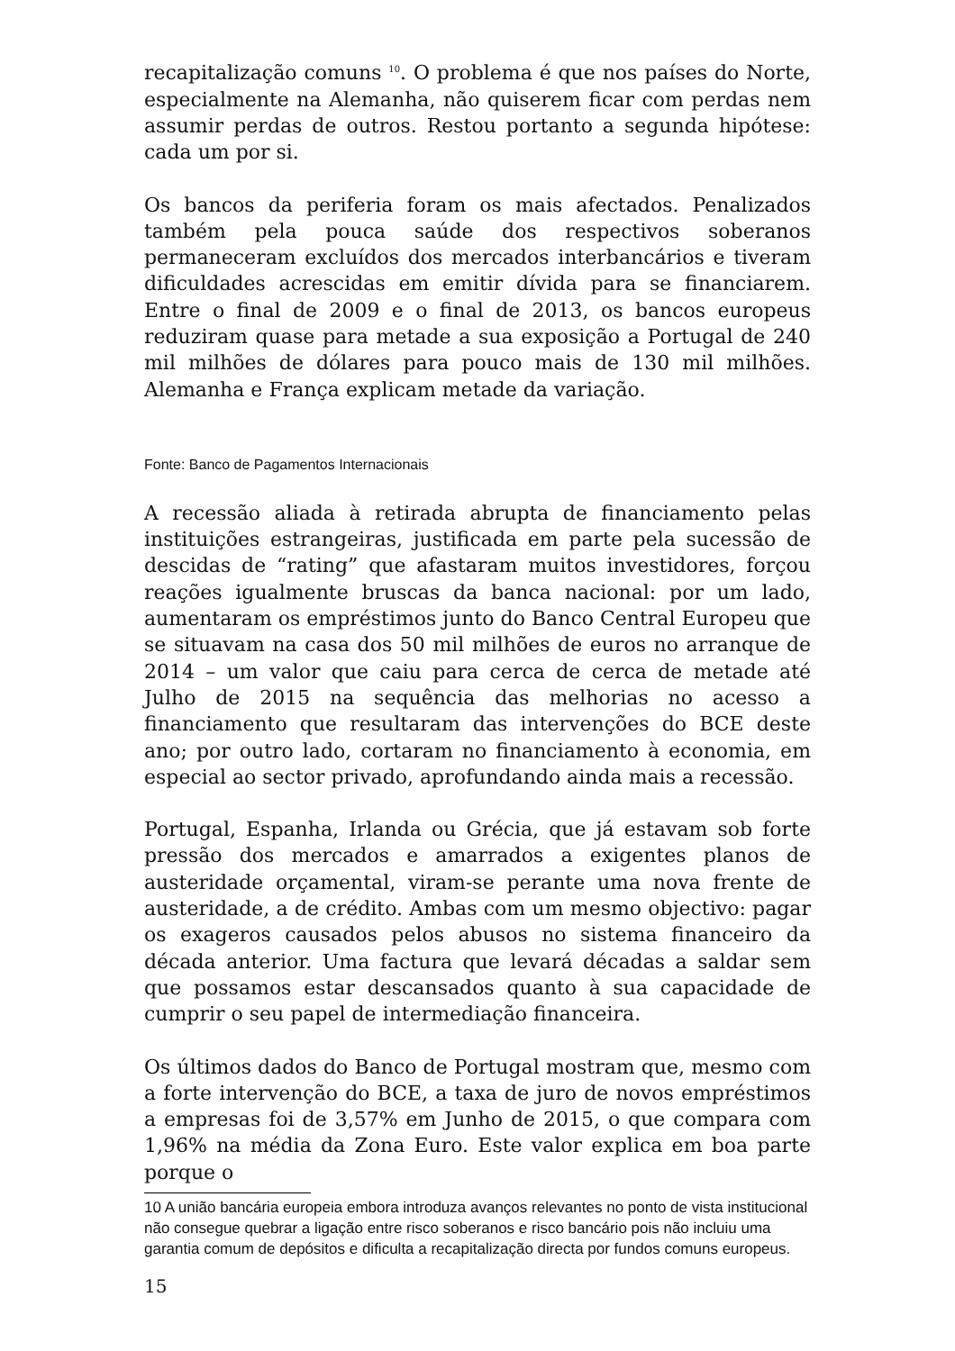recapitalização comuns <sup>10</sup>. O problema é que nos países do Norte, especialmente na Alemanha, não quiserem ficar com perdas nem assumir perdas de outros. Restou portanto a segunda hipótese: cada um por si.
Os bancos da periferia foram os mais afectados. Penalizados também pela pouca saúde dos respectivos soberanos permaneceram excluídos dos mercados interbancários e tiveram dificuldades acrescidas em emitir dívida para se financiarem. Entre o final de 2009 e o final de 2013, os bancos europeus reduziram quase para metade a sua exposição a Portugal de 240 mil milhões de dólares para pouco mais de 130 mil milhões. Alemanha e França explicam metade da variação.
Fonte: Banco de Pagamentos Internacionais
A recessão aliada à retirada abrupta de financiamento pelas instituições estrangeiras, justificada em parte pela sucessão de descidas de “rating” que afastaram muitos investidores, forçou reações igualmente bruscas da banca nacional: por um lado, aumentaram os empréstimos junto do Banco Central Europeu que se situavam na casa dos 50 mil milhões de euros no arranque de 2014 – um valor que caiu para cerca de cerca de metade até Julho de 2015 na sequência das melhorias no acesso a financiamento que resultaram das intervenções do BCE deste ano; por outro lado, cortaram no financiamento à economia, em especial ao sector privado, aprofundando ainda mais a recessão.
Portugal, Espanha, Irlanda ou Grécia, que já estavam sob forte pressão dos mercados e amarrados a exigentes planos de austeridade orçamental, viram-se perante uma nova frente de austeridade, a de crédito. Ambas com um mesmo objectivo: pagar os exageros causados pelos abusos no sistema financeiro da década anterior. Uma factura que levará décadas a saldar sem que possamos estar descansados quanto à sua capacidade de cumprir o seu papel de intermediação financeira.
Os últimos dados do Banco de Portugal mostram que, mesmo com a forte intervenção do BCE, a taxa de juro de novos empréstimos a empresas foi de 3,57% em Junho de 2015, o que compara com 1,96% na média da Zona Euro. Este valor explica em boa parte porque o
10 A união bancária europeia embora introduza avanços relevantes no ponto de vista institucional não consegue quebrar a ligação entre risco soberanos e risco bancário pois não incluiu uma garantia comum de depósitos e dificulta a recapitalização directa por fundos comuns europeus.
15